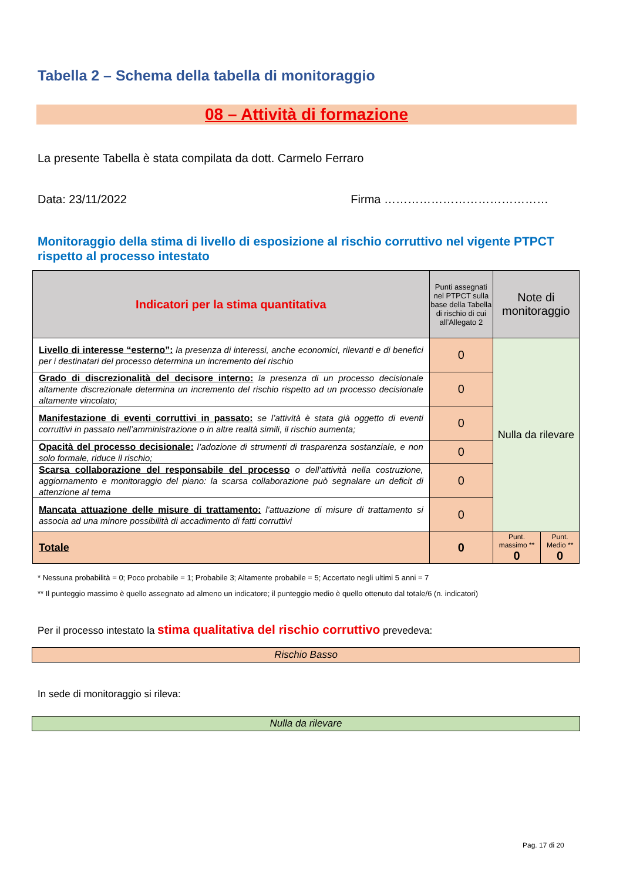Tabella 2 – Schema della tabella di monitoraggio
08 – Attività di formazione
La presente Tabella è stata compilata da dott. Carmelo Ferraro
Data: 23/11/2022 Firma ……………………………………
Monitoraggio della stima di livello di esposizione al rischio corruttivo nel vigente PTPCT rispetto al processo intestato
| Indicatori per la stima quantitativa | Punti assegnati nel PTPCT sulla base della Tabella di rischio di cui all’Allegato 2 | Note di monitoraggio | |
| --- | --- | --- | --- |
| Livello di interesse “esterno”: la presenza di interessi, anche economici, rilevanti e di benefici per i destinatari del processo determina un incremento del rischio | 0 | Nulla da rilevare | |
| Grado di discrezionalità del decisore interno: la presenza di un processo decisionale altamente discrezionale determina un incremento del rischio rispetto ad un processo decisionale altamente vincolato; | 0 | | |
| Manifestazione di eventi corruttivi in passato: se l’attività è stata già oggetto di eventi corruttivi in passato nell’amministrazione o in altre realtà simili, il rischio aumenta; | 0 | | |
| Opacità del processo decisionale: l’adozione di strumenti di trasparenza sostanziale, e non solo formale, riduce il rischio; | 0 | | |
| Scarsa collaborazione del responsabile del processo o dell’attività nella costruzione, aggiornamento e monitoraggio del piano: la scarsa collaborazione può segnalare un deficit di attenzione al tema | 0 | | |
| Mancata attuazione delle misure di trattamento: l’attuazione di misure di trattamento si associa ad una minore possibilità di accadimento di fatti corruttivi | 0 | | |
| Totale | 0 | Punt. massimo ** 0 | Punt. Medio ** 0 |
* Nessuna probabilità = 0; Poco probabile = 1; Probabile 3; Altamente probabile = 5; Accertato negli ultimi 5 anni = 7
** Il punteggio massimo è quello assegnato ad almeno un indicatore; il punteggio medio è quello ottenuto dal totale/6 (n. indicatori)
Per il processo intestato la stima qualitativa del rischio corruttivo prevedeva:
Rischio Basso
In sede di monitoraggio si rileva:
Nulla da rilevare
Pag. 17 di 20